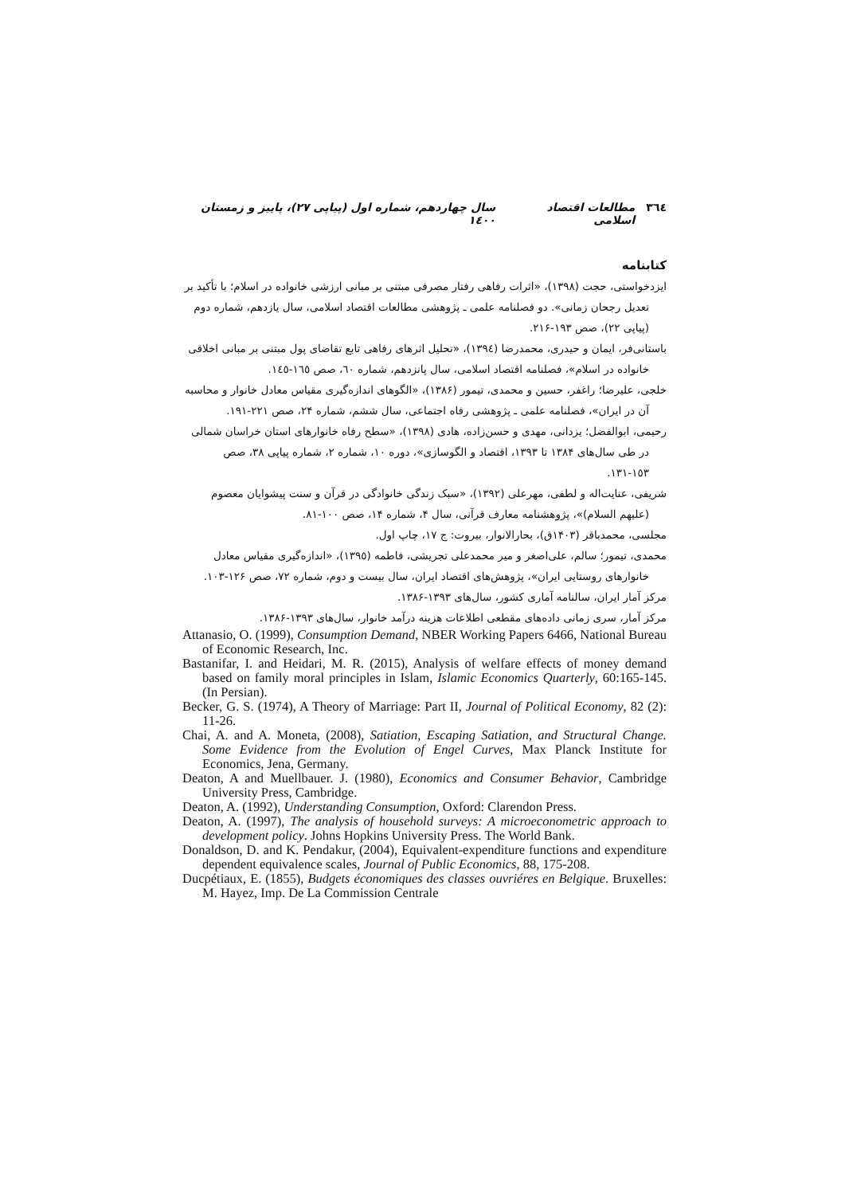٣٦٤ مطالعات اقتصاد اسلامی سال چهاردهم، شماره اول (پیاپی ٢٧)، پاییز و زمستان ١٤٠٠
کتابنامه
ایزدخواستی، حجت (١٣٩٨)، «اثرات رفاهی رفتار مصرفی مبتنی بر مبانی ارزشی خانواده در اسلام؛ با تأکید بر تعدیل رجحان زمانی». دو فصلنامه علمی ـ پژوهشی مطالعات اقتصاد اسلامی، سال یازدهم، شماره دوم (پیاپی ٢٢)، صص ١٩٣-٢١۶.
باستانی‌فر، ایمان و حیدری، محمدرضا (١٣٩٤)، «تحلیل اثرهای رفاهی تابع تقاضای پول مبتنی بر مبانی اخلاقی خانواده در اسلام»، فصلنامه اقتصاد اسلامی، سال پانزدهم، شماره ٦٠، صص ١٦٥-١٤٥.
خلجی، علیرضا؛ راغفر، حسین و محمدی، تیمور (١٣٨۶)، «الگوهای اندازه‌گیری مقیاس معادل خانوار و محاسبه آن در ایران»، فصلنامه علمی ـ پژوهشی رفاه اجتماعی، سال ششم، شماره ٢۴، صص ٢٢١-١٩١.
رحیمی، ابوالفضل؛ یزدانی، مهدی و حسن‌زاده، هادی (١٣٩٨)، «سطح رفاه خانوارهای استان خراسان شمالی در طی سال‌های ١٣٨۴ تا ١٣٩٣، اقتصاد و الگوسازی»، دوره ١٠، شماره ٢، شماره پیاپی ٣٨، صص ١٥٣-١٣١.
شریفی، عنایت‌اله و لطفی، مهرعلی (١٣٩٢)، «سبک زندگی خانوادگی در قرآن و سنت پیشوایان معصوم (علیهم السلام)»، پژوهشنامه معارف قرآنی، سال ۴، شماره ١۴، صص ١٠٠-٨١.
مجلسی، محمدباقر (١۴٠٣ق)، بحارالانوار، بیروت: ج ١٧، چاپ اول.
محمدی، تیمور؛ سالم، علی‌اصغر و میر محمدعلی تجریشی، فاطمه (١٣٩٥)، «اندازه‌گیری مقیاس معادل خانوارهای روستایی ایران»، پژوهش‌های اقتصاد ایران، سال بیست و دوم، شماره ٧٢، صص ١٢۶-١٠٣.
مرکز آمار ایران، سالنامه آماری کشور، سال‌های ١٣٩٣-١٣٨۶.
مرکز آمار، سری زمانی داده‌های مقطعی اطلاعات هزینه درآمد خانوار، سال‌های ١٣٩٣-١٣٨۶.
Attanasio, O. (1999), Consumption Demand, NBER Working Papers 6466, National Bureau of Economic Research, Inc.
Bastanifar, I. and Heidari, M. R. (2015), Analysis of welfare effects of money demand based on family moral principles in Islam, Islamic Economics Quarterly, 60:165-145. (In Persian).
Becker, G. S. (1974), A Theory of Marriage: Part II, Journal of Political Economy, 82 (2): 11-26.
Chai, A. and A. Moneta, (2008), Satiation, Escaping Satiation, and Structural Change. Some Evidence from the Evolution of Engel Curves, Max Planck Institute for Economics, Jena, Germany.
Deaton, A and Muellbauer. J. (1980), Economics and Consumer Behavior, Cambridge University Press, Cambridge.
Deaton, A. (1992), Understanding Consumption, Oxford: Clarendon Press.
Deaton, A. (1997), The analysis of household surveys: A microeconometric approach to development policy. Johns Hopkins University Press. The World Bank.
Donaldson, D. and K. Pendakur, (2004), Equivalent-expenditure functions and expenditure dependent equivalence scales, Journal of Public Economics, 88, 175-208.
Ducpétiaux, E. (1855), Budgets économiques des classes ouvriéres en Belgique. Bruxelles: M. Hayez, Imp. De La Commission Centrale